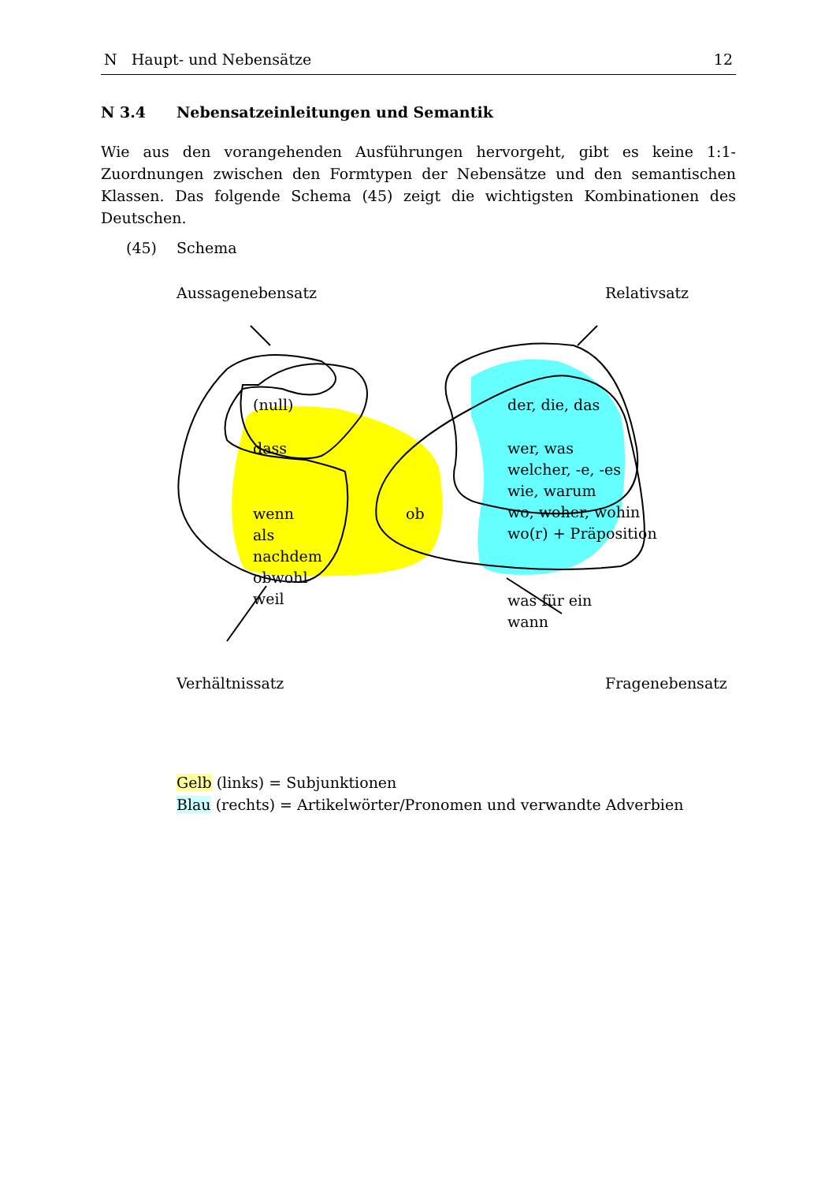N Haupt- und Nebensätze 12
N 3.4 Nebensatzeinleitungen und Semantik
Wie aus den vorangehenden Ausführungen hervorgeht, gibt es keine 1:1-Zuordnungen zwischen den Formtypen der Nebensätze und den semantischen Klassen. Das folgende Schema (45) zeigt die wichtigsten Kombinationen des Deutschen.
(45) Schema
Aussagenebensatz Relativsatz
(null)
dass
wenn
als
nachdem
obwohl
weil
ob
der, die, das
wer, was
welcher, -e, -es
wie, warum
wo, woher, wohin
wo(r) + Präposition
was für ein
wann
Verhältnissatz Fragenebensatz
Gelb (links) = Subjunktionen
Blau (rechts) = Artikelwörter/Pronomen und verwandte Adverbien